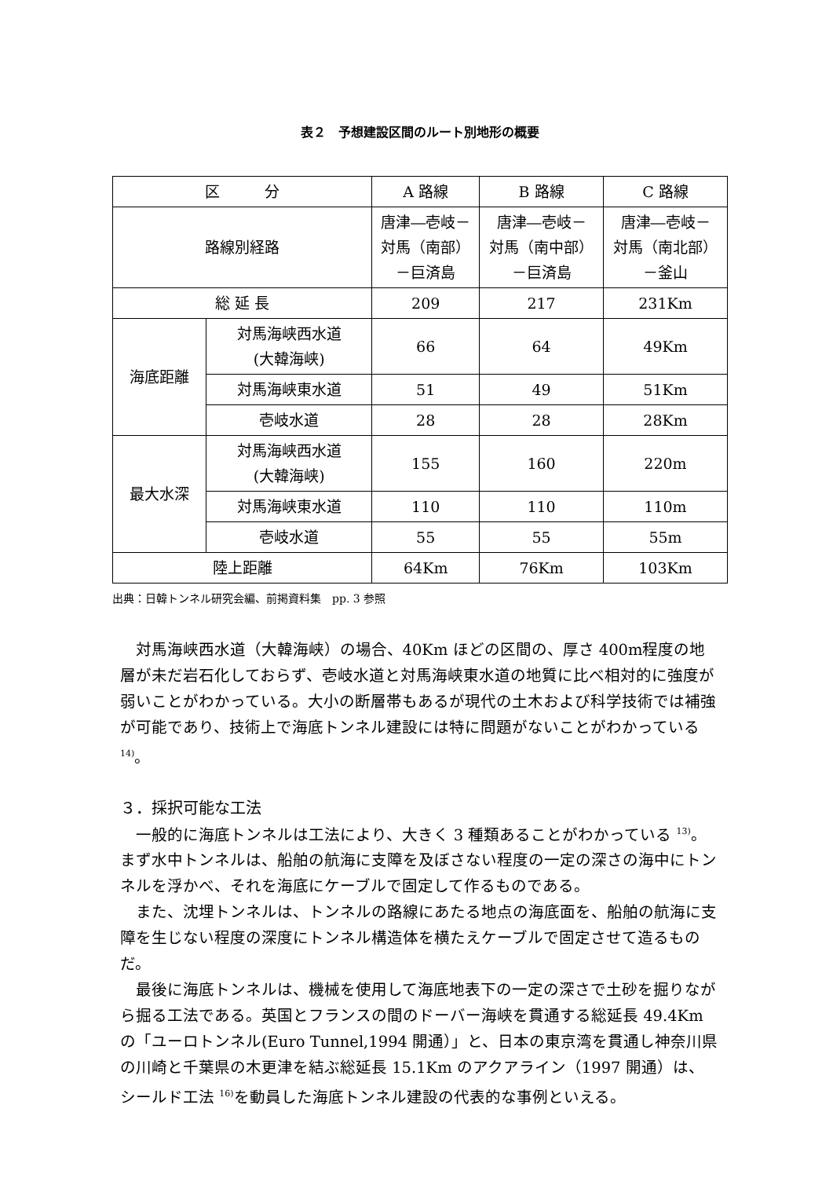表２　予想建設区間のルート別地形の概要
| 区 分 | | A 路線 | B 路線 | C 路線 |
| 路線別経路 | | 唐津―壱岐－ 対馬（南部） －巨済島 | 唐津―壱岐－ 対馬（南中部） －巨済島 | 唐津―壱岐－ 対馬（南北部） －釜山 |
| 総 延 長 | | 209 | 217 | 231Km |
| 海底距離 | 対馬海峡西水道 (大韓海峡) | 66 | 64 | 49Km |
| | 対馬海峡東水道 | 51 | 49 | 51Km |
| | 壱岐水道 | 28 | 28 | 28Km |
| 最大水深 | 対馬海峡西水道 (大韓海峡) | 155 | 160 | 220m |
| | 対馬海峡東水道 | 110 | 110 | 110m |
| | 壱岐水道 | 55 | 55 | 55m |
| 陸上距離 | | 64Km | 76Km | 103Km |
出典：日韓トンネル研究会編、前掲資料集　pp. 3 参照
対馬海峡西水道（大韓海峡）の場合、40Km ほどの区間の、厚さ 400m程度の地層が未だ岩石化しておらず、壱岐水道と対馬海峡東水道の地質に比べ相対的に強度が弱いことがわかっている。大小の断層帯もあるが現代の土木および科学技術では補強が可能であり、技術上で海底トンネル建設には特に問題がないことがわかっている <sup>14)</sup>。
３．採択可能な工法
一般的に海底トンネルは工法により、大きく 3 種類あることがわかっている <sup>13)</sup>。まず水中トンネルは、船舶の航海に支障を及ぼさない程度の一定の深さの海中にトンネルを浮かべ、それを海底にケーブルで固定して作るものである。
また、沈埋トンネルは、トンネルの路線にあたる地点の海底面を、船舶の航海に支障を生じない程度の深度にトンネル構造体を横たえケーブルで固定させて造るものだ。
最後に海底トンネルは、機械を使用して海底地表下の一定の深さで土砂を掘りながら掘る工法である。英国とフランスの間のドーバー海峡を貫通する総延長 49.4Km の「ユーロトンネル(Euro Tunnel,1994 開通）」と、日本の東京湾を貫通し神奈川県の川崎と千葉県の木更津を結ぶ総延長 15.1Km のアクアライン（1997 開通）は、シールド工法 <sup>16)</sup>を動員した海底トンネル建設の代表的な事例といえる。